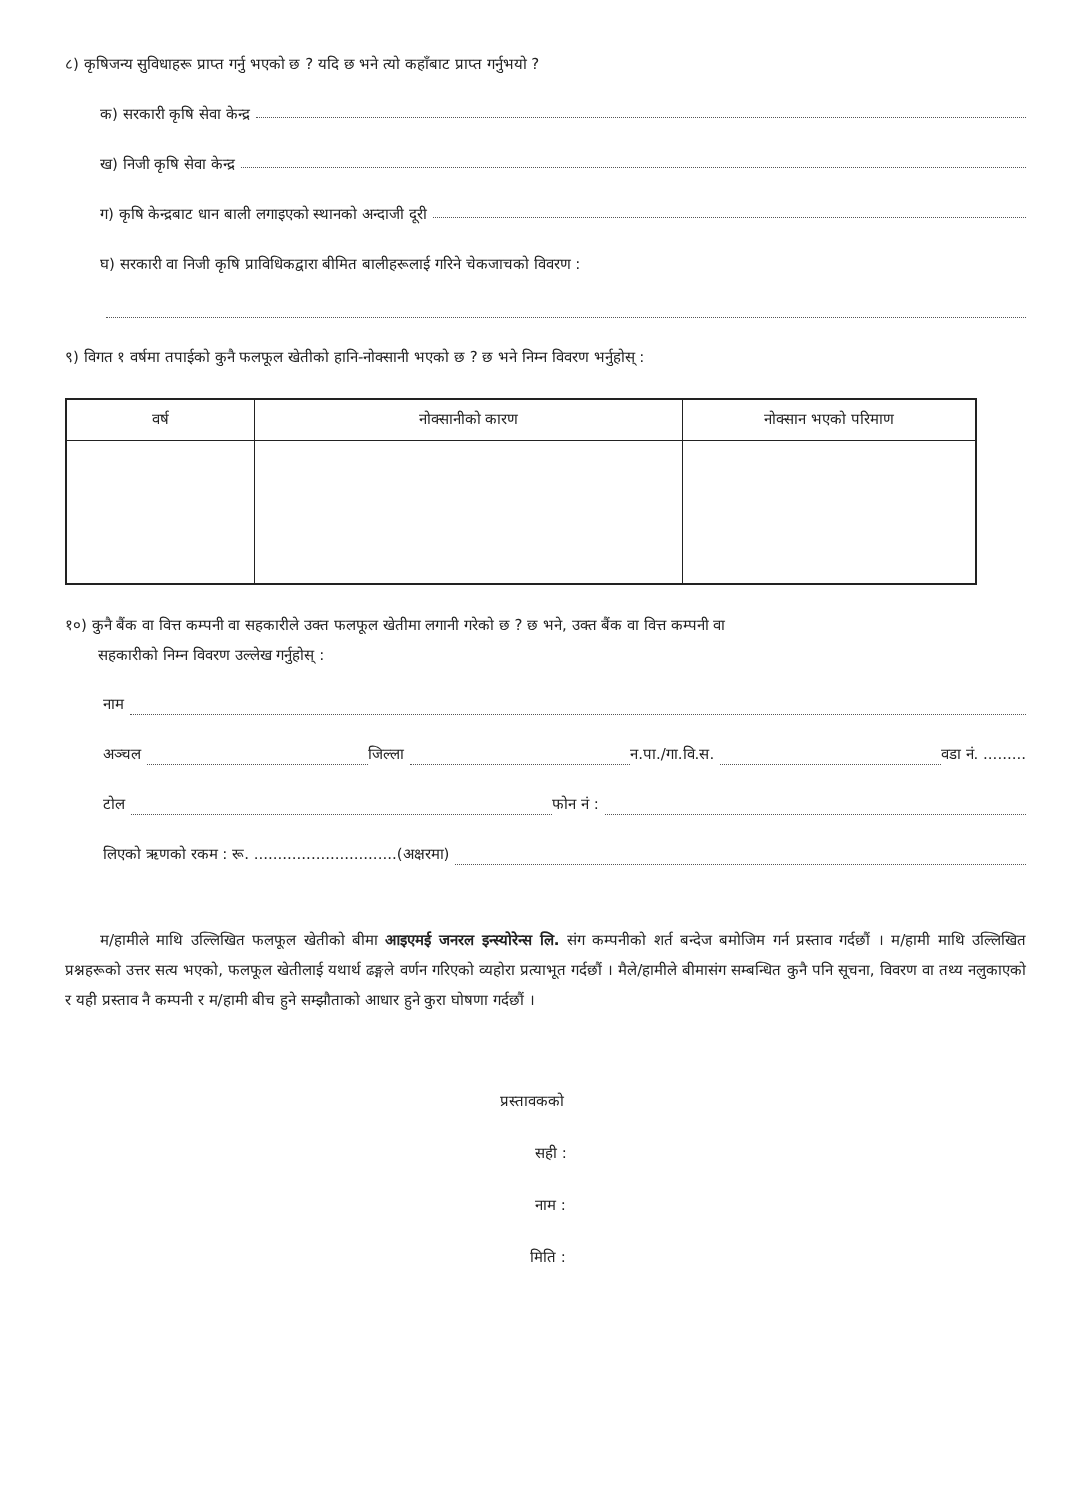८) कृषिजन्य सुविधाहरू प्राप्त गर्नु भएको छ ? यदि छ भने त्यो कहाँबाट प्राप्त गर्नुभयो ?
क) सरकारी कृषि सेवा केन्द्र
ख) निजी कृषि सेवा केन्द्र
ग) कृषि केन्द्रबाट धान बाली लगाइएको स्थानको अन्दाजी दूरी
घ) सरकारी वा निजी कृषि प्राविधिकद्वारा बीमित बालीहरूलाई गरिने चेकजाचको विवरण :
९) विगत १ वर्षमा तपाईको कुनै फलफूल खेतीको हानि-नोक्सानी भएको छ ? छ भने निम्न विवरण भर्नुहोस् :
| वर्ष | नोक्सानीको कारण | नोक्सान भएको परिमाण |
| --- | --- | --- |
१०) कुनै बैंक वा वित्त कम्पनी वा सहकारीले उक्त फलफूल खेतीमा लगानी गरेको छ ? छ भने, उक्त बैंक वा वित्त कम्पनी वा
सहकारीको निम्न विवरण उल्लेख गर्नुहोस् :
नाम
अञ्चल जिल्ला न.पा./गा.वि.स. वडा नं. .........
टोल फोन नं :
लिएको ऋणको रकम : रू. ..............................(अक्षरमा)
म/हामीले माथि उल्लिखित फलफूल खेतीको बीमा आइएमई जनरल इन्स्योरेन्स लि. संग कम्पनीको शर्त बन्देज बमोजिम गर्न प्रस्ताव गर्दछौं । म/हामी माथि उल्लिखित प्रश्नहरूको उत्तर सत्य भएको, फलफूल खेतीलाई यथार्थ ढङ्गले वर्णन गरिएको व्यहोरा प्रत्याभूत गर्दछौं । मैले/हामीले बीमासंग सम्बन्धित कुनै पनि सूचना, विवरण वा तथ्य नलुकाएको र यही प्रस्ताव नै कम्पनी र म/हामी बीच हुने सम्झौताको आधार हुने कुरा घोषणा गर्दछौं ।
प्रस्तावकको
सही :
नाम :
मिति :